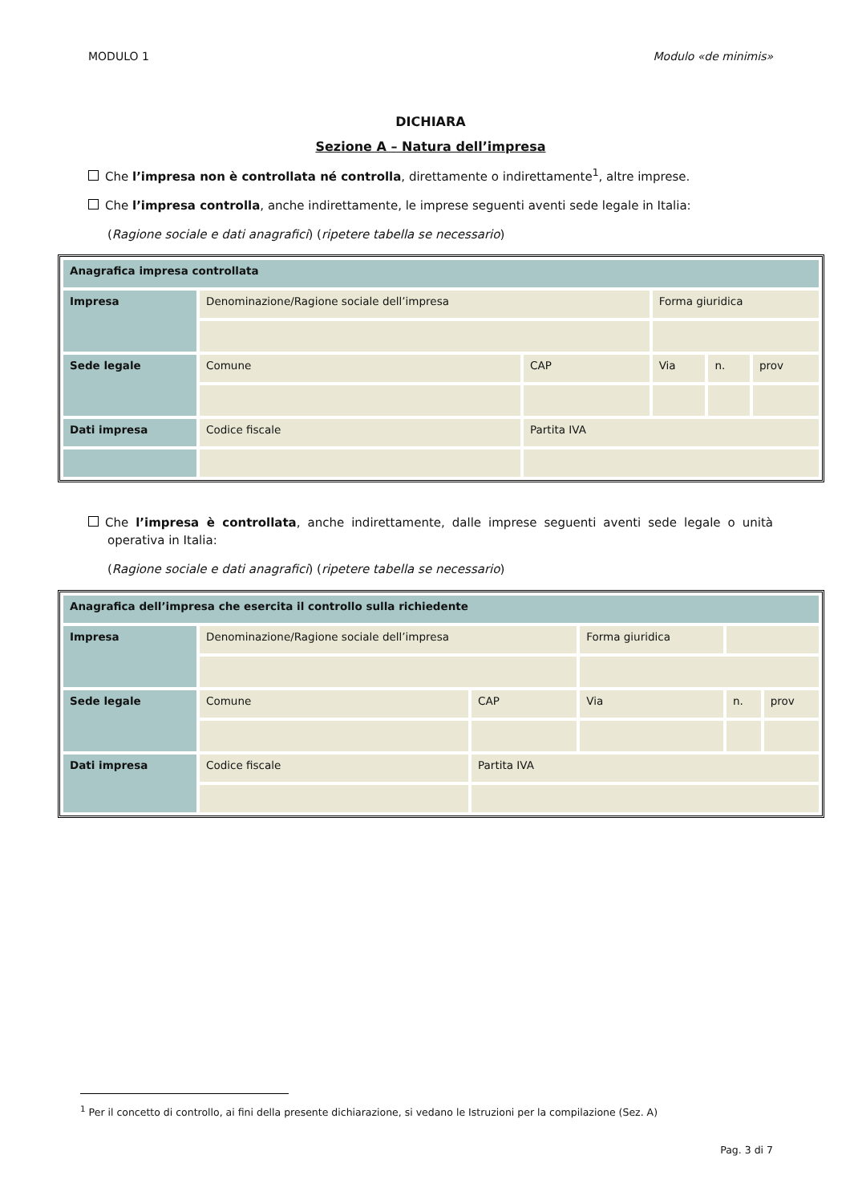MODULO 1 Modulo «de minimis»
DICHIARA
Sezione A – Natura dell’impresa
Che l’impresa non è controllata né controlla, direttamente o indirettamente<sup>1</sup>, altre imprese.
Che l’impresa controlla, anche indirettamente, le imprese seguenti aventi sede legale in Italia:
(Ragione sociale e dati anagrafici) (ripetere tabella se necessario)
| Anagrafica impresa controllata | | | | | |
| --- | --- | --- | --- | --- | --- |
| Impresa | Denominazione/Ragione sociale dell’impresa | | Forma giuridica | | |
| Sede legale | Comune | CAP | Via | n. | prov |
| Dati impresa | Codice fiscale | Partita IVA | | | |
Che l’impresa è controllata, anche indirettamente, dalle imprese seguenti aventi sede legale o unità operativa in Italia:
(Ragione sociale e dati anagrafici) (ripetere tabella se necessario)
| Anagrafica dell’impresa che esercita il controllo sulla richiedente | | | | | |
| --- | --- | --- | --- | --- | --- |
| Impresa | Denominazione/Ragione sociale dell’impresa | | Forma giuridica | | |
| Sede legale | Comune | CAP | Via | n. | prov |
| Dati impresa | Codice fiscale | Partita IVA | | | |
<sup>1</sup> Per il concetto di controllo, ai fini della presente dichiarazione, si vedano le Istruzioni per la compilazione (Sez. A)
Pag. 3 di 7